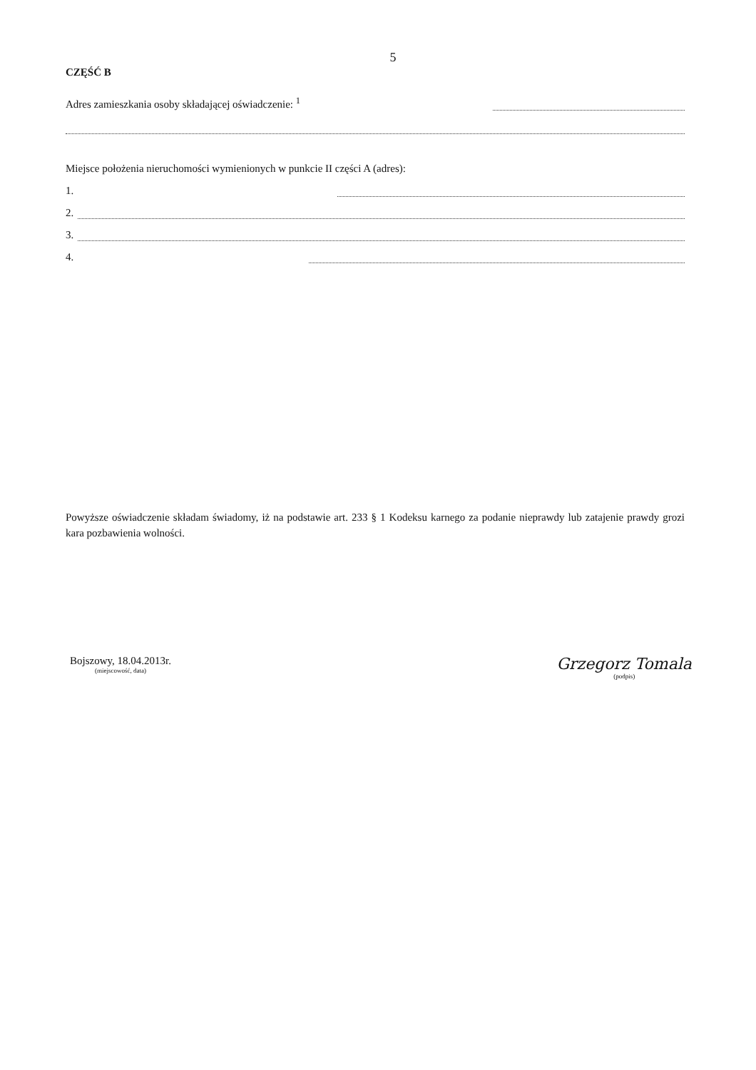5
CZĘŚĆ B
Adres zamieszkania osoby składającej oświadczenie: <sup>1</sup>
Miejsce położenia nieruchomości wymienionych w punkcie II części A (adres):
1.
2.
3.
4.
Powyższe oświadczenie składam świadomy, iż na podstawie art. 233 § 1 Kodeksu karnego za podanie nieprawdy lub zatajenie prawdy grozi kara pozbawienia wolności.
Bojszowy, 18.04.2013r.
(miejscowość, data)
Grzegorz Tomala
(podpis)